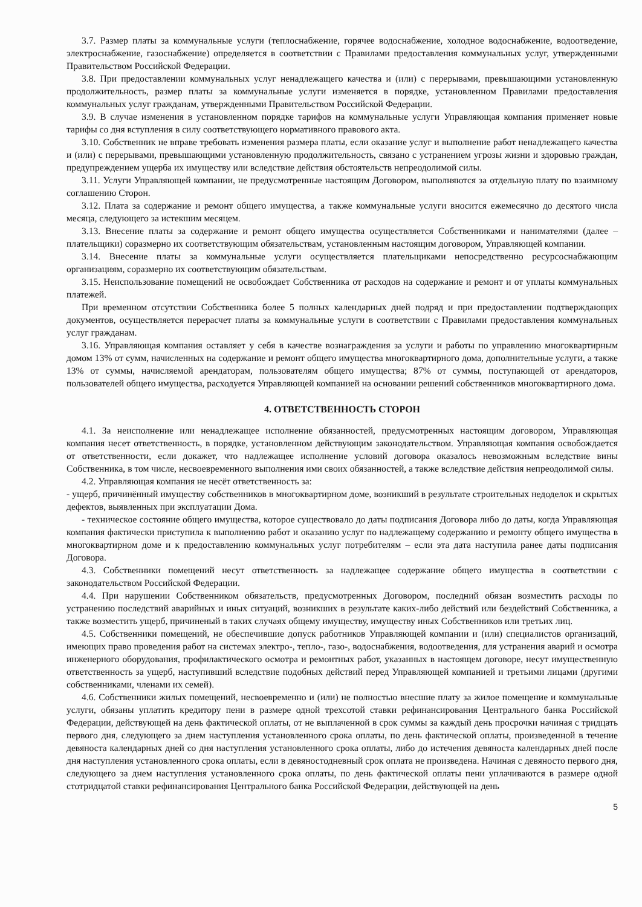3.7. Размер платы за коммунальные услуги (теплоснабжение, горячее водоснабжение, холодное водоснабжение, водоотведение, электроснабжение, газоснабжение) определяется в соответствии с Правилами предоставления коммунальных услуг, утвержденными Правительством Российской Федерации.
3.8. При предоставлении коммунальных услуг ненадлежащего качества и (или) с перерывами, превышающими установленную продолжительность, размер платы за коммунальные услуги изменяется в порядке, установленном Правилами предоставления коммунальных услуг гражданам, утвержденными Правительством Российской Федерации.
3.9. В случае изменения в установленном порядке тарифов на коммунальные услуги Управляющая компания применяет новые тарифы со дня вступления в силу соответствующего нормативного правового акта.
3.10. Собственник не вправе требовать изменения размера платы, если оказание услуг и выполнение работ ненадлежащего качества и (или) с перерывами, превышающими установленную продолжительность, связано с устранением угрозы жизни и здоровью граждан, предупреждением ущерба их имуществу или вследствие действия обстоятельств непреодолимой силы.
3.11. Услуги Управляющей компании, не предусмотренные настоящим Договором, выполняются за отдельную плату по взаимному соглашению Сторон.
3.12. Плата за содержание и ремонт общего имущества, а также коммунальные услуги вносится ежемесячно до десятого числа месяца, следующего за истекшим месяцем.
3.13. Внесение платы за содержание и ремонт общего имущества осуществляется Собственниками и нанимателями (далее – плательщики) соразмерно их соответствующим обязательствам, установленным настоящим договором, Управляющей компании.
3.14. Внесение платы за коммунальные услуги осуществляется плательщиками непосредственно ресурсоснабжающим организациям, соразмерно их соответствующим обязательствам.
3.15. Неиспользование помещений не освобождает Собственника от расходов на содержание и ремонт и от уплаты коммунальных платежей.
При временном отсутствии Собственника более 5 полных календарных дней подряд и при предоставлении подтверждающих документов, осуществляется перерасчет платы за коммунальные услуги в соответствии с Правилами предоставления коммунальных услуг гражданам.
3.16. Управляющая компания оставляет у себя в качестве вознаграждения за услуги и работы по управлению многоквартирным домом 13% от сумм, начисленных на содержание и ремонт общего имущества многоквартирного дома, дополнительные услуги, а также 13% от суммы, начисляемой арендаторам, пользователям общего имущества; 87% от суммы, поступающей от арендаторов, пользователей общего имущества, расходуется Управляющей компанией на основании решений собственников многоквартирного дома.
4. ОТВЕТСТВЕННОСТЬ СТОРОН
4.1. За неисполнение или ненадлежащее исполнение обязанностей, предусмотренных настоящим договором, Управляющая компания несет ответственность, в порядке, установленном действующим законодательством. Управляющая компания освобождается от ответственности, если докажет, что надлежащее исполнение условий договора оказалось невозможным вследствие вины Собственника, в том числе, несвоевременного выполнения ими своих обязанностей, а также вследствие действия непреодолимой силы.
4.2. Управляющая компания не несёт ответственность за:
- ущерб, причинённый имуществу собственников в многоквартирном доме, возникший в результате строительных недоделок и скрытых дефектов, выявленных при эксплуатации Дома.
- техническое состояние общего имущества, которое существовало до даты подписания Договора либо до даты, когда Управляющая компания фактически приступила к выполнению работ и оказанию услуг по надлежащему содержанию и ремонту общего имущества в многоквартирном доме и к предоставлению коммунальных услуг потребителям – если эта дата наступила ранее даты подписания Договора.
4.3. Собственники помещений несут ответственность за надлежащее содержание общего имущества в соответствии с законодательством Российской Федерации.
4.4. При нарушении Собственником обязательств, предусмотренных Договором, последний обязан возместить расходы по устранению последствий аварийных и иных ситуаций, возникших в результате каких-либо действий или бездействий Собственника, а также возместить ущерб, причиненый в таких случаях общему имуществу, имуществу иных Собственников или третьих лиц.
4.5. Собственники помещений, не обеспечившие допуск работников Управляющей компании и (или) специалистов организаций, имеющих право проведения работ на системах электро-, тепло-, газо-, водоснабжения, водоотведения, для устранения аварий и осмотра инженерного оборудования, профилактического осмотра и ремонтных работ, указанных в настоящем договоре, несут имущественную ответственность за ущерб, наступивший вследствие подобных действий перед Управляющей компанией и третьими лицами (другими собственниками, членами их семей).
4.6. Собственники жилых помещений, несвоевременно и (или) не полностью внесшие плату за жилое помещение и коммунальные услуги, обязаны уплатить кредитору пени в размере одной трехсотой ставки рефинансирования Центрального банка Российской Федерации, действующей на день фактической оплаты, от не выплаченной в срок суммы за каждый день просрочки начиная с тридцать первого дня, следующего за днем наступления установленного срока оплаты, по день фактической оплаты, произведенной в течение девяноста календарных дней со дня наступления установленного срока оплаты, либо до истечения девяноста календарных дней после дня наступления установленного срока оплаты, если в девяностодневный срок оплата не произведена. Начиная с девяносто первого дня, следующего за днем наступления установленного срока оплаты, по день фактической оплаты пени уплачиваются в размере одной стотридцатой ставки рефинансирования Центрального банка Российской Федерации, действующей на день
5